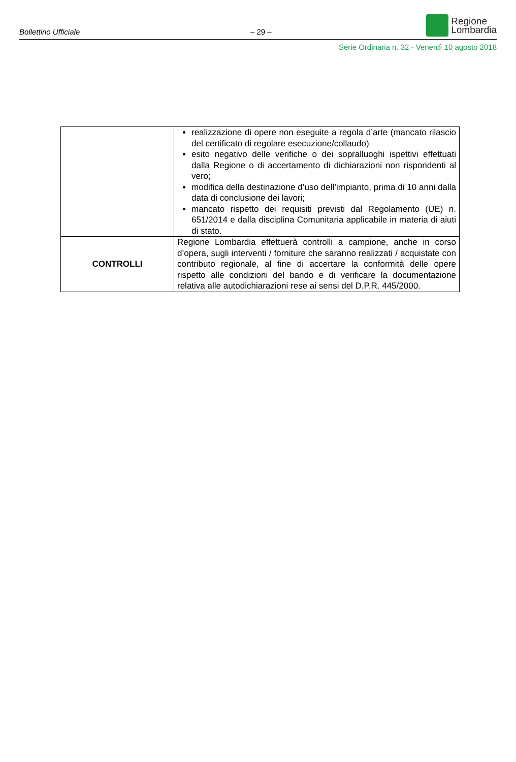Bollettino Ufficiale
– 29 –
Regione
Lombardia
Serie Ordinaria n. 32 - Venerdì 10 agosto 2018
| | realizzazione di opere non eseguite a regola d’arte (mancato rilascio del certificato di regolare esecuzione/collaudo) esito negativo delle verifiche o dei sopralluoghi ispettivi effettuati dalla Regione o di accertamento di dichiarazioni non rispondenti al vero; modifica della destinazione d’uso dell’impianto, prima di 10 anni dalla data di conclusione dei lavori; mancato rispetto dei requisiti previsti dal Regolamento (UE) n. 651/2014 e dalla disciplina Comunitaria applicabile in materia di aiuti di stato. |
| CONTROLLI | Regione Lombardia effettuerà controlli a campione, anche in corso d’opera, sugli interventi / forniture che saranno realizzati / acquistate con contributo regionale, al fine di accertare la conformità delle opere rispetto alle condizioni del bando e di verificare la documentazione relativa alle autodichiarazioni rese ai sensi del D.P.R. 445/2000. |